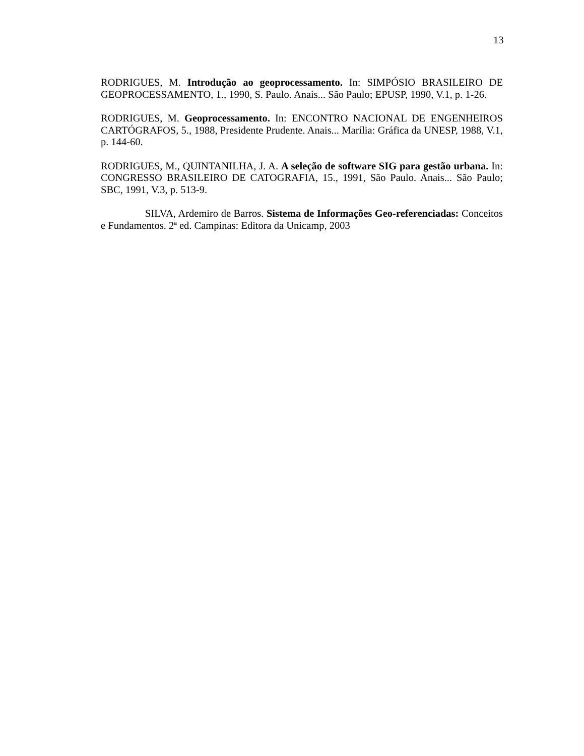13
RODRIGUES, M. Introdução ao geoprocessamento. In: SIMPÓSIO BRASILEIRO DE GEOPROCESSAMENTO, 1., 1990, S. Paulo. Anais... São Paulo; EPUSP, 1990, V.1, p. 1-26.
RODRIGUES, M. Geoprocessamento. In: ENCONTRO NACIONAL DE ENGENHEIROS CARTÓGRAFOS, 5., 1988, Presidente Prudente. Anais... Marília: Gráfica da UNESP, 1988, V.1, p. 144-60.
RODRIGUES, M., QUINTANILHA, J. A. A seleção de software SIG para gestão urbana. In: CONGRESSO BRASILEIRO DE CATOGRAFIA, 15., 1991, São Paulo. Anais... São Paulo; SBC, 1991, V.3, p. 513-9.
SILVA, Ardemiro de Barros. Sistema de Informações Geo-referenciadas: Conceitos e Fundamentos. 2ª ed. Campinas: Editora da Unicamp, 2003